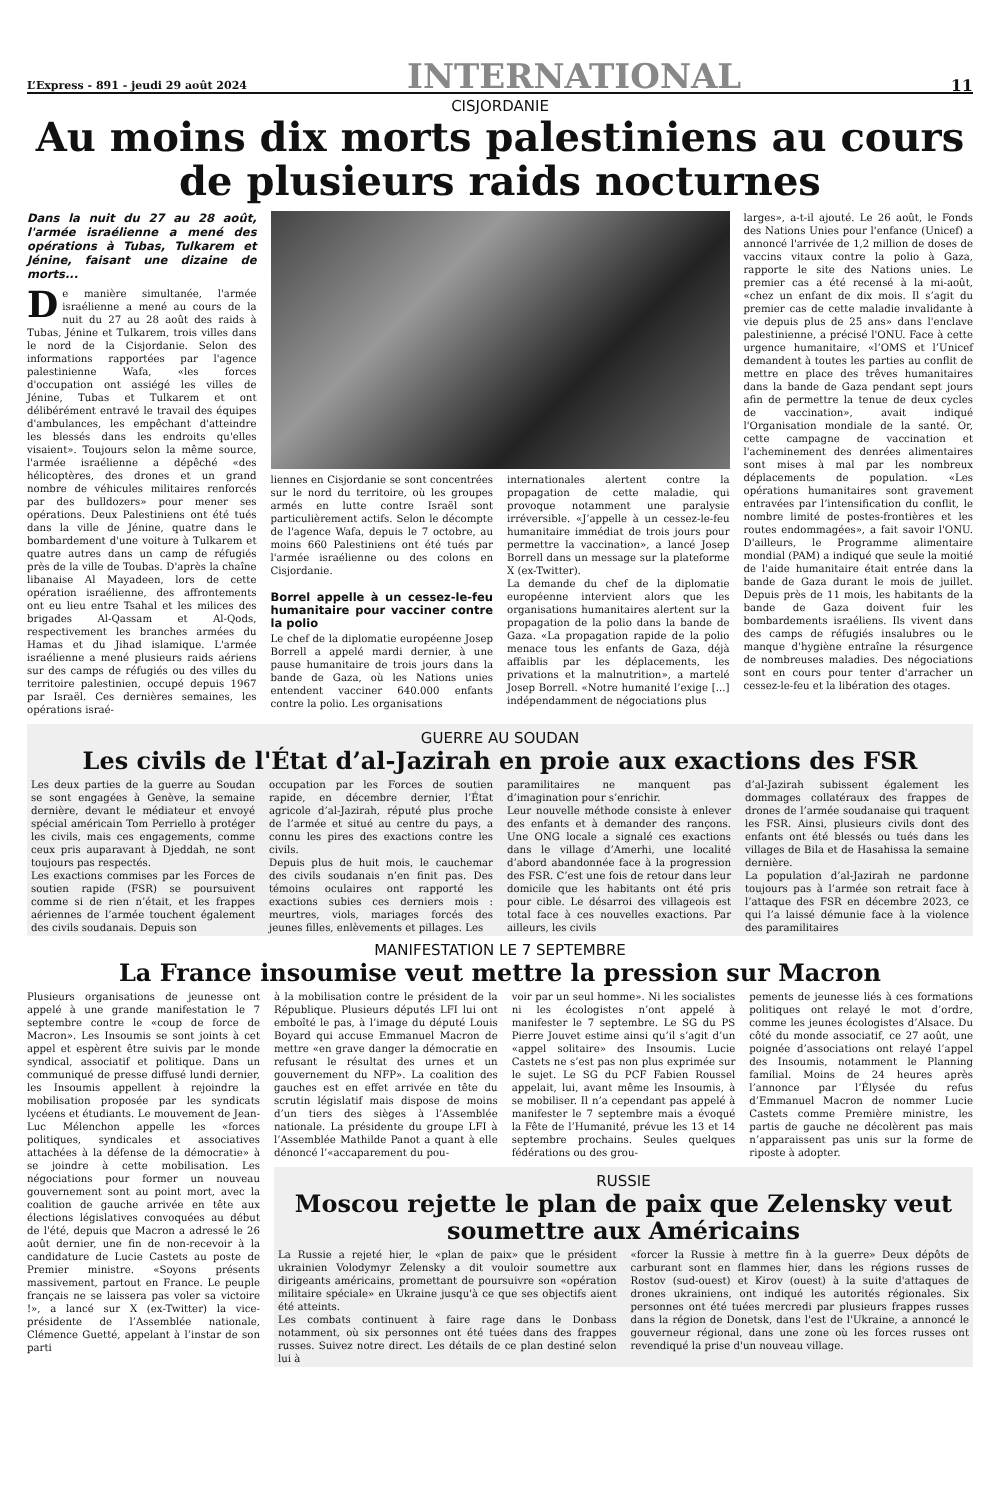L’Express - 891 - jeudi 29 août 2024 INTERNATIONAL 11
CISJORDANIE
Au moins dix morts palestiniens au cours de plusieurs raids nocturnes
Dans la nuit du 27 au 28 août, l'armée israélienne a mené des opérations à Tubas, Tulkarem et Jénine, faisant une dizaine de morts...
De manière simultanée, l'armée israélienne a mené au cours de la nuit du 27 au 28 août des raids à Tubas, Jénine et Tulkarem, trois villes dans le nord de la Cisjordanie. Selon des informations rapportées par l'agence palestinienne Wafa, «les forces d'occupation ont assiégé les villes de Jénine, Tubas et Tulkarem et ont délibérément entravé le travail des équipes d'ambulances, les empêchant d'atteindre les blessés dans les endroits qu'elles visaient». Toujours selon la même source, l'armée israélienne a dépêché «des hélicoptères, des drones et un grand nombre de véhicules militaires renforcés par des bulldozers» pour mener ses opérations. Deux Palestiniens ont été tués dans la ville de Jénine, quatre dans le bombardement d'une voiture à Tulkarem et quatre autres dans un camp de réfugiés près de la ville de Toubas. D'après la chaîne libanaise Al Mayadeen, lors de cette opération israélienne, des affrontements ont eu lieu entre Tsahal et les milices des brigades Al-Qassam et Al-Qods, respectivement les branches armées du Hamas et du Jihad islamique. L'armée israélienne a mené plusieurs raids aériens sur des camps de réfugiés ou des villes du territoire palestinien, occupé depuis 1967 par Israël. Ces dernières semaines, les opérations israé-
liennes en Cisjordanie se sont concentrées sur le nord du territoire, où les groupes armés en lutte contre Israël sont particulièrement actifs. Selon le décompte de l'agence Wafa, depuis le 7 octobre, au moins 660 Palestiniens ont été tués par l'armée israélienne ou des colons en Cisjordanie.
Borrel appelle à un cessez-le-feu humanitaire pour vacciner contre la polio
Le chef de la diplomatie européenne Josep Borrell a appelé mardi dernier, à une pause humanitaire de trois jours dans la bande de Gaza, où les Nations unies entendent vacciner 640.000 enfants contre la polio. Les organisations
internationales alertent contre la propagation de cette maladie, qui provoque notamment une paralysie irréversible. «J’appelle à un cessez-le-feu humanitaire immédiat de trois jours pour permettre la vaccination», a lancé Josep Borrell dans un message sur la plateforme X (ex-Twitter).
La demande du chef de la diplomatie européenne intervient alors que les organisations humanitaires alertent sur la propagation de la polio dans la bande de Gaza. «La propagation rapide de la polio menace tous les enfants de Gaza, déjà affaiblis par les déplacements, les privations et la malnutrition», a martelé Josep Borrell. «Notre humanité l’exige [...] indépendamment de négociations plus
larges», a-t-il ajouté. Le 26 août, le Fonds des Nations Unies pour l'enfance (Unicef) a annoncé l'arrivée de 1,2 million de doses de vaccins vitaux contre la polio à Gaza, rapporte le site des Nations unies. Le premier cas a été recensé à la mi-août, «chez un enfant de dix mois. Il s’agit du premier cas de cette maladie invalidante à vie depuis plus de 25 ans» dans l'enclave palestinienne, a précisé l'ONU. Face à cette urgence humanitaire, «l’OMS et l’Unicef demandent à toutes les parties au conflit de mettre en place des trêves humanitaires dans la bande de Gaza pendant sept jours afin de permettre la tenue de deux cycles de vaccination», avait indiqué l'Organisation mondiale de la santé. Or, cette campagne de vaccination et l'acheminement des denrées alimentaires sont mises à mal par les nombreux déplacements de population. «Les opérations humanitaires sont gravement entravées par l’intensification du conflit, le nombre limité de postes-frontières et les routes endommagées», a fait savoir l'ONU. D'ailleurs, le Programme alimentaire mondial (PAM) a indiqué que seule la moitié de l'aide humanitaire était entrée dans la bande de Gaza durant le mois de juillet. Depuis près de 11 mois, les habitants de la bande de Gaza doivent fuir les bombardements israéliens. Ils vivent dans des camps de réfugiés insalubres ou le manque d'hygiène entraîne la résurgence de nombreuses maladies. Des négociations sont en cours pour tenter d'arracher un cessez-le-feu et la libération des otages.
GUERRE AU SOUDAN
Les civils de l'État d’al-Jazirah en proie aux exactions des FSR
Les deux parties de la guerre au Soudan se sont engagées à Genève, la semaine dernière, devant le médiateur et envoyé spécial américain Tom Perriello à protéger les civils, mais ces engagements, comme ceux pris auparavant à Djeddah, ne sont toujours pas respectés.
Les exactions commises par les Forces de soutien rapide (FSR) se poursuivent comme si de rien n’était, et les frappes aériennes de l’armée touchent également des civils soudanais. Depuis son
occupation par les Forces de soutien rapide, en décembre dernier, l’État agricole d’al-Jazirah, réputé plus proche de l’armée et situé au centre du pays, a connu les pires des exactions contre les civils.
Depuis plus de huit mois, le cauchemar des civils soudanais n’en finit pas. Des témoins oculaires ont rapporté les exactions subies ces derniers mois : meurtres, viols, mariages forcés des jeunes filles, enlèvements et pillages. Les
paramilitaires ne manquent pas d’imagination pour s’enrichir.
Leur nouvelle méthode consiste à enlever des enfants et à demander des rançons. Une ONG locale a signalé ces exactions dans le village d’Amerhi, une localité d’abord abandonnée face à la progression des FSR. C’est une fois de retour dans leur domicile que les habitants ont été pris pour cible. Le désarroi des villageois est total face à ces nouvelles exactions. Par ailleurs, les civils
d’al-Jazirah subissent également les dommages collatéraux des frappes de drones de l’armée soudanaise qui traquent les FSR. Ainsi, plusieurs civils dont des enfants ont été blessés ou tués dans les villages de Bila et de Hasahissa la semaine dernière.
La population d’al-Jazirah ne pardonne toujours pas à l’armée son retrait face à l’attaque des FSR en décembre 2023, ce qui l’a laissé démunie face à la violence des paramilitaires
MANIFESTATION LE 7 SEPTEMBRE
La France insoumise veut mettre la pression sur Macron
Plusieurs organisations de jeunesse ont appelé à une grande manifestation le 7 septembre contre le «coup de force de Macron». Les Insoumis se sont joints à cet appel et espèrent être suivis par le monde syndical, associatif et politique. Dans un communiqué de presse diffusé lundi dernier, les Insoumis appellent à rejoindre la mobilisation proposée par les syndicats lycéens et étudiants. Le mouvement de Jean-Luc Mélenchon appelle les «forces politiques, syndicales et associatives attachées à la défense de la démocratie» à se joindre à cette mobilisation. Les négociations pour former un nouveau gouvernement sont au point mort, avec la coalition de gauche arrivée en tête aux élections législatives convoquées au début de l'été, depuis que Macron a adressé le 26 août dernier, une fin de non-recevoir à la candidature de Lucie Castets au poste de Premier ministre. «Soyons présents massivement, partout en France. Le peuple français ne se laissera pas voler sa victoire !», a lancé sur X (ex-Twitter) la vice-présidente de l’Assemblée nationale, Clémence Guetté, appelant à l’instar de son parti
à la mobilisation contre le président de la République. Plusieurs députés LFI lui ont emboîté le pas, à l’image du député Louis Boyard qui accuse Emmanuel Macron de mettre «en grave danger la démocratie en refusant le résultat des urnes et un gouvernement du NFP». La coalition des gauches est en effet arrivée en tête du scrutin législatif mais dispose de moins d’un tiers des sièges à l’Assemblée nationale. La présidente du groupe LFI à l’Assemblée Mathilde Panot a quant à elle dénoncé l’«accaparement du pou-
voir par un seul homme». Ni les socialistes ni les écologistes n’ont appelé à manifester le 7 septembre. Le SG du PS Pierre Jouvet estime ainsi qu’il s’agit d’un «appel solitaire» des Insoumis. Lucie Castets ne s’est pas non plus exprimée sur le sujet. Le SG du PCF Fabien Roussel appelait, lui, avant même les Insoumis, à se mobiliser. Il n’a cependant pas appelé à manifester le 7 septembre mais a évoqué la Fête de l’Humanité, prévue les 13 et 14 septembre prochains. Seules quelques fédérations ou des grou-
pements de jeunesse liés à ces formations politiques ont relayé le mot d’ordre, comme les jeunes écologistes d’Alsace. Du côté du monde associatif, ce 27 août, une poignée d’associations ont relayé l’appel des Insoumis, notamment le Planning familial. Moins de 24 heures après l’annonce par l’Élysée du refus d’Emmanuel Macron de nommer Lucie Castets comme Première ministre, les partis de gauche ne décolèrent pas mais n’apparaissent pas unis sur la forme de riposte à adopter.
RUSSIE
Moscou rejette le plan de paix que Zelensky veut soumettre aux Américains
La Russie a rejeté hier, le «plan de paix» que le président ukrainien Volodymyr Zelensky a dit vouloir soumettre aux dirigeants américains, promettant de poursuivre son «opération militaire spéciale» en Ukraine jusqu'à ce que ses objectifs aient été atteints.
Les combats continuent à faire rage dans le Donbass notamment, où six personnes ont été tuées dans des frappes russes. Suivez notre direct. Les détails de ce plan destiné selon lui à
«forcer la Russie à mettre fin à la guerre» Deux dépôts de carburant sont en flammes hier, dans les régions russes de Rostov (sud-ouest) et Kirov (ouest) à la suite d'attaques de drones ukrainiens, ont indiqué les autorités régionales. Six personnes ont été tuées mercredi par plusieurs frappes russes dans la région de Donetsk, dans l'est de l'Ukraine, a annoncé le gouverneur régional, dans une zone où les forces russes ont revendiqué la prise d'un nouveau village.